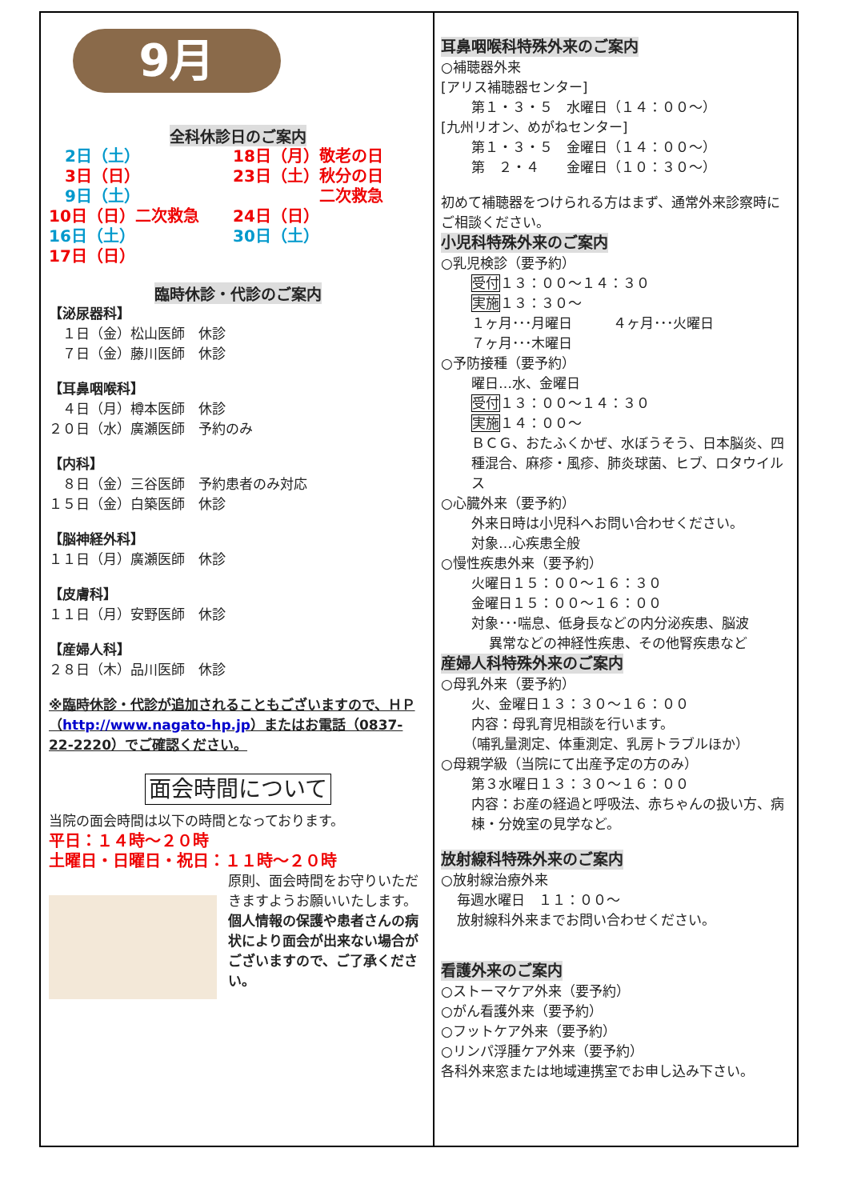9月
全科休診日のご案内
　2日（土）
　3日（日）
　9日（土）
10日（日）二次救急
16日（土）
17日（日）
18日（月）敬老の日
23日（土）秋分の日
二次救急
24日（日）
30日（土）
臨時休診・代診のご案内
【泌尿器科】
　１日（金）松山医師　休診
　７日（金）藤川医師　休診
【耳鼻咽喉科】
　４日（月）樽本医師　休診
２０日（水）廣瀬医師　予約のみ
【内科】
　８日（金）三谷医師　予約患者のみ対応
１５日（金）白築医師　休診
【脳神経外科】
１１日（月）廣瀬医師　休診
【皮膚科】
１１日（月）安野医師　休診
【産婦人科】
２８日（木）品川医師　休診
※臨時休診・代診が追加されることもございますので、ＨＰ（http://www.nagato-hp.jp）またはお電話（0837-22-2220）でご確認ください。
面会時間について
当院の面会時間は以下の時間となっております。
平日：１４時～２０時
土曜日・日曜日・祝日：１１時～２０時
原則、面会時間をお守りいただきますようお願いいたします。個人情報の保護や患者さんの病状により面会が出来ない場合がございますので、ご了承ください。
耳鼻咽喉科特殊外来のご案内
○補聴器外来
[アリス補聴器センター]
第１・３・５　水曜日（１４：００～）
[九州リオン、めがねセンター]
第１・３・５　金曜日（１４：００～）
第　２・４　　金曜日（１０：３０～）
初めて補聴器をつけられる方はまず、通常外来診察時にご相談ください。
小児科特殊外来のご案内
○乳児検診（要予約）
受付１３：００～１４：３０
実施１３：３０～
１ヶ月･･･月曜日　　　４ヶ月･･･火曜日
７ヶ月･･･木曜日
○予防接種（要予約）
曜日…水、金曜日
受付１３：００～１４：３０
実施１４：００～
ＢＣＧ、おたふくかぜ、水ぼうそう、日本脳炎、四種混合、麻疹・風疹、肺炎球菌、ヒブ、ロタウイルス
○心臓外来（要予約）
外来日時は小児科へお問い合わせください。
対象…心疾患全般
○慢性疾患外来（要予約）
火曜日１５：００～１６：３０
金曜日１５：００～１６：００
対象･･･喘息、低身長などの内分泌疾患、脳波
異常などの神経性疾患、その他腎疾患など
産婦人科特殊外来のご案内
○母乳外来（要予約）
火、金曜日１３：３０～１６：００
内容：母乳育児相談を行います。
（哺乳量測定、体重測定、乳房トラブルほか）
○母親学級（当院にて出産予定の方のみ）
第３水曜日１３：３０～１６：００
内容：お産の経過と呼吸法、赤ちゃんの扱い方、病棟・分娩室の見学など。
放射線科特殊外来のご案内
○放射線治療外来
毎週水曜日　１１：００～
放射線科外来までお問い合わせください。
看護外来のご案内
○ストーマケア外来（要予約）
○がん看護外来（要予約）
○フットケア外来（要予約）
○リンパ浮腫ケア外来（要予約）
各科外来窓または地域連携室でお申し込み下さい。